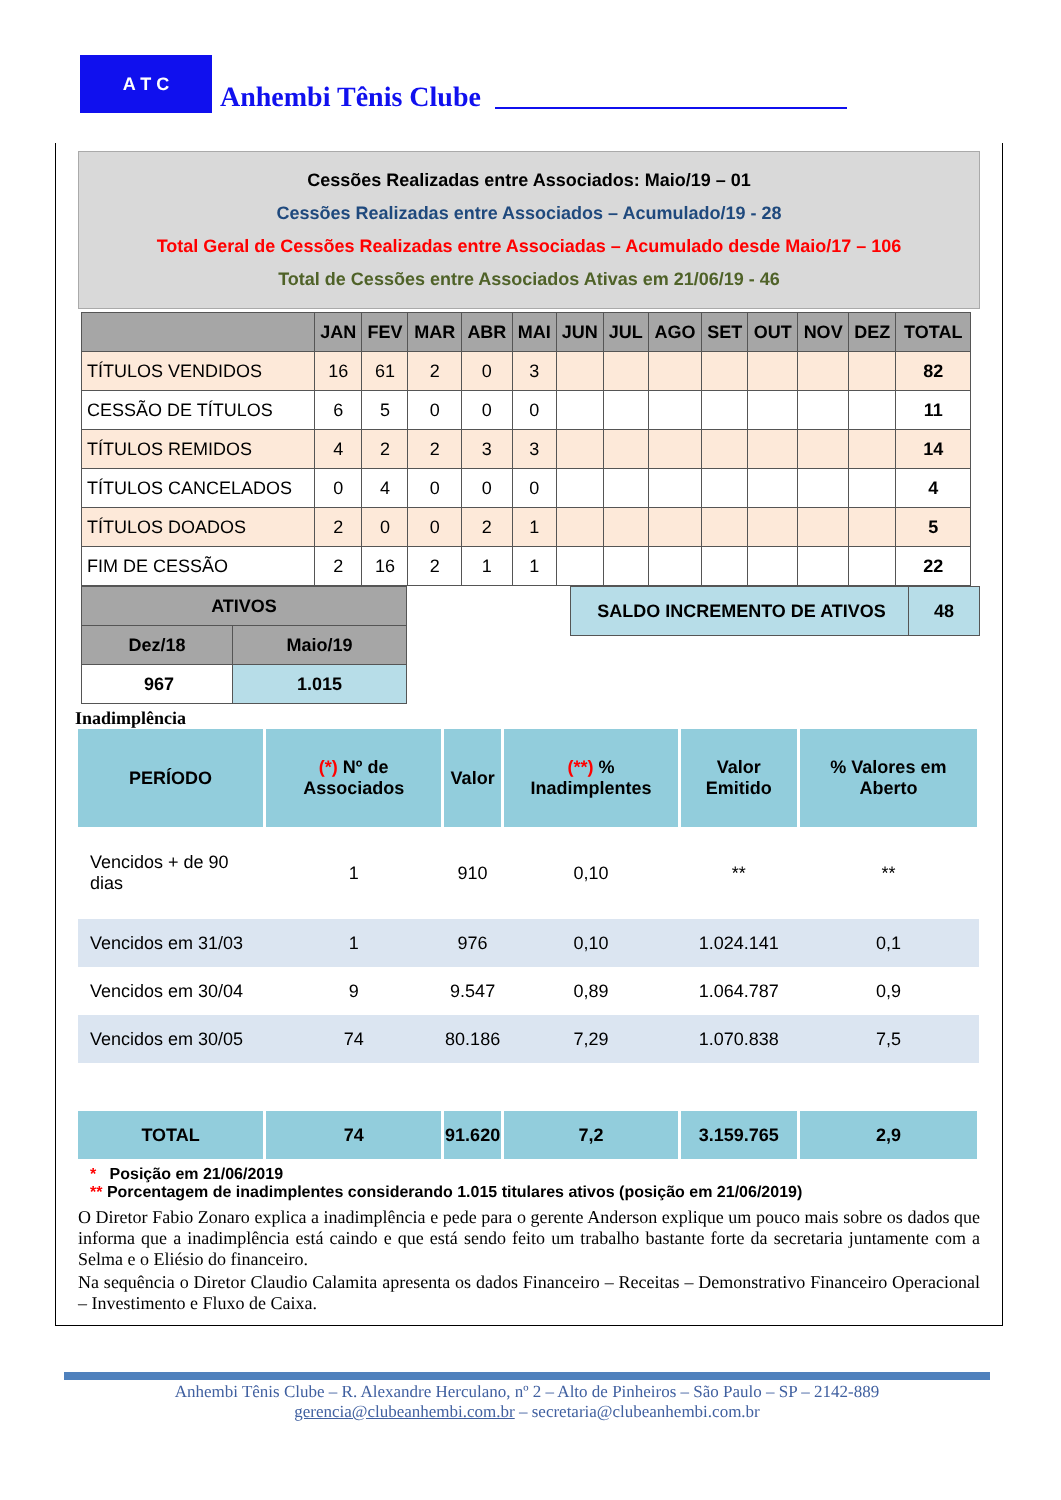A T C
Anhembi Tênis Clube
Cessões Realizadas entre Associados: Maio/19 – 01
Cessões Realizadas entre Associados – Acumulado/19 - 28
Total Geral de Cessões Realizadas entre Associadas – Acumulado desde Maio/17 – 106
Total de Cessões entre Associados Ativas em 21/06/19 - 46
| | JAN | FEV | MAR | ABR | MAI | JUN | JUL | AGO | SET | OUT | NOV | DEZ | TOTAL |
| --- | --- | --- | --- | --- | --- | --- | --- | --- | --- | --- | --- | --- | --- |
| TÍTULOS VENDIDOS | 16 | 61 | 2 | 0 | 3 | | | | | | | | 82 |
| CESSÃO DE TÍTULOS | 6 | 5 | 0 | 0 | 0 | | | | | | | | 11 |
| TÍTULOS REMIDOS | 4 | 2 | 2 | 3 | 3 | | | | | | | | 14 |
| TÍTULOS CANCELADOS | 0 | 4 | 0 | 0 | 0 | | | | | | | | 4 |
| TÍTULOS DOADOS | 2 | 0 | 0 | 2 | 1 | | | | | | | | 5 |
| FIM DE CESSÃO | 2 | 16 | 2 | 1 | 1 | | | | | | | | 22 |
| ATIVOS | |
| --- | --- |
| Dez/18 | Maio/19 |
| 967 | 1.015 |
| SALDO INCREMENTO DE ATIVOS | 48 |
Inadimplência
| PERÍODO | (*) Nº de Associados | Valor | (**) % Inadimplentes | Valor Emitido | % Valores em Aberto |
| --- | --- | --- | --- | --- | --- |
| Vencidos + de 90 dias | 1 | 910 | 0,10 | ** | ** |
| Vencidos em 31/03 | 1 | 976 | 0,10 | 1.024.141 | 0,1 |
| Vencidos em 30/04 | 9 | 9.547 | 0,89 | 1.064.787 | 0,9 |
| Vencidos em 30/05 | 74 | 80.186 | 7,29 | 1.070.838 | 7,5 |
| TOTAL | 74 | 91.620 | 7,2 | 3.159.765 | 2,9 |
* Posição em 21/06/2019
** Porcentagem de inadimplentes considerando 1.015 titulares ativos (posição em 21/06/2019)
O Diretor Fabio Zonaro explica a inadimplência e pede para o gerente Anderson explique um pouco mais sobre os dados que informa que a inadimplência está caindo e que está sendo feito um trabalho bastante forte da secretaria juntamente com a Selma e o Eliésio do financeiro.
Na sequência o Diretor Claudio Calamita apresenta os dados Financeiro – Receitas – Demonstrativo Financeiro Operacional – Investimento e Fluxo de Caixa.
Anhembi Tênis Clube – R. Alexandre Herculano, nº 2 – Alto de Pinheiros – São Paulo – SP – 2142-889
gerencia@clubeanhembi.com.br – secretaria@clubeanhembi.com.br